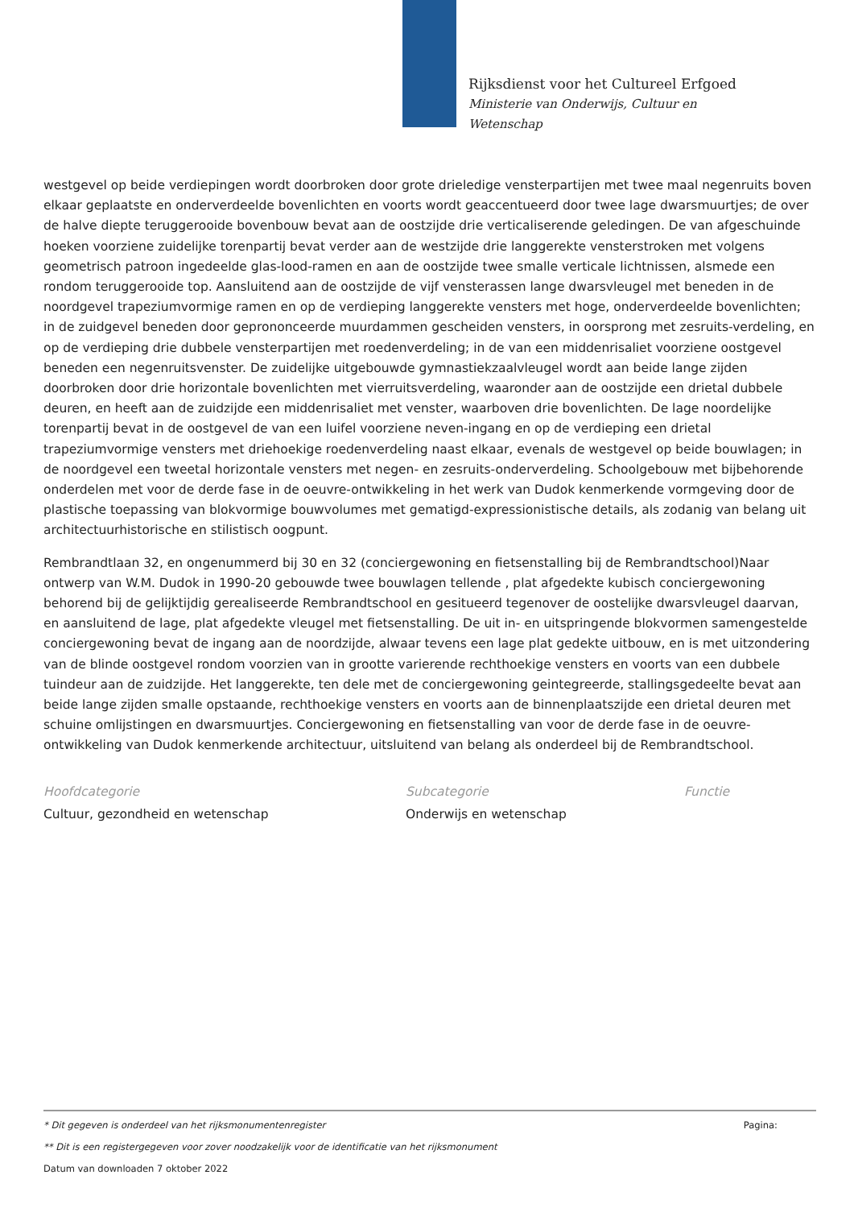Rijksdienst voor het Cultureel Erfgoed
Ministerie van Onderwijs, Cultuur en
Wetenschap
westgevel op beide verdiepingen wordt doorbroken door grote drieledige vensterpartijen met twee maal negenruits boven elkaar geplaatste en onderverdeelde bovenlichten en voorts wordt geaccentueerd door twee lage dwarsmuurtjes; de over de halve diepte teruggerooide bovenbouw bevat aan de oostzijde drie verticaliserende geledingen. De van afgeschuinde hoeken voorziene zuidelijke torenpartij bevat verder aan de westzijde drie langgerekte vensterstroken met volgens geometrisch patroon ingedeelde glas-lood-ramen en aan de oostzijde twee smalle verticale lichtnissen, alsmede een rondom teruggerooide top. Aansluitend aan de oostzijde de vijf vensterassen lange dwarsvleugel met beneden in de noordgevel trapeziumvormige ramen en op de verdieping langgerekte vensters met hoge, onderverdeelde bovenlichten; in de zuidgevel beneden door geprononceerde muurdammen gescheiden vensters, in oorsprong met zesruits-verdeling, en op de verdieping drie dubbele vensterpartijen met roedenverdeling; in de van een middenrisaliet voorziene oostgevel beneden een negenruitsvenster. De zuidelijke uitgebouwde gymnastiekzaalvleugel wordt aan beide lange zijden doorbroken door drie horizontale bovenlichten met vierruitsverdeling, waaronder aan de oostzijde een drietal dubbele deuren, en heeft aan de zuidzijde een middenrisaliet met venster, waarboven drie bovenlichten. De lage noordelijke torenpartij bevat in de oostgevel de van een luifel voorziene neven-ingang en op de verdieping een drietal trapeziumvormige vensters met driehoekige roedenverdeling naast elkaar, evenals de westgevel op beide bouwlagen; in de noordgevel een tweetal horizontale vensters met negen- en zesruits-onderverdeling. Schoolgebouw met bijbehorende onderdelen met voor de derde fase in de oeuvre-ontwikkeling in het werk van Dudok kenmerkende vormgeving door de plastische toepassing van blokvormige bouwvolumes met gematigd-expressionistische details, als zodanig van belang uit architectuurhistorische en stilistisch oogpunt.
Rembrandtlaan 32, en ongenummerd bij 30 en 32 (conciergewoning en fietsenstalling bij de Rembrandtschool)Naar ontwerp van W.M. Dudok in 1990-20 gebouwde twee bouwlagen tellende , plat afgedekte kubisch conciergewoning behorend bij de gelijktijdig gerealiseerde Rembrandtschool en gesitueerd tegenover de oostelijke dwarsvleugel daarvan, en aansluitend de lage, plat afgedekte vleugel met fietsenstalling. De uit in- en uitspringende blokvormen samengestelde conciergewoning bevat de ingang aan de noordzijde, alwaar tevens een lage plat gedekte uitbouw, en is met uitzondering van de blinde oostgevel rondom voorzien van in grootte varierende rechthoekige vensters en voorts van een dubbele tuindeur aan de zuidzijde. Het langgerekte, ten dele met de conciergewoning geintegreerde, stallingsgedeelte bevat aan beide lange zijden smalle opstaande, rechthoekige vensters en voorts aan de binnenplaatszijde een drietal deuren met schuine omlijstingen en dwarsmuurtjes. Conciergewoning en fietsenstalling van voor de derde fase in de oeuvre-ontwikkeling van Dudok kenmerkende architectuur, uitsluitend van belang als onderdeel bij de Rembrandtschool.
Hoofdcategorie
Cultuur, gezondheid en wetenschap
Subcategorie
Onderwijs en wetenschap
Functie
* Dit gegeven is onderdeel van het rijksmonumentenregister Pagina:
** Dit is een registergegeven voor zover noodzakelijk voor de identificatie van het rijksmonument
Datum van downloaden 7 oktober 2022